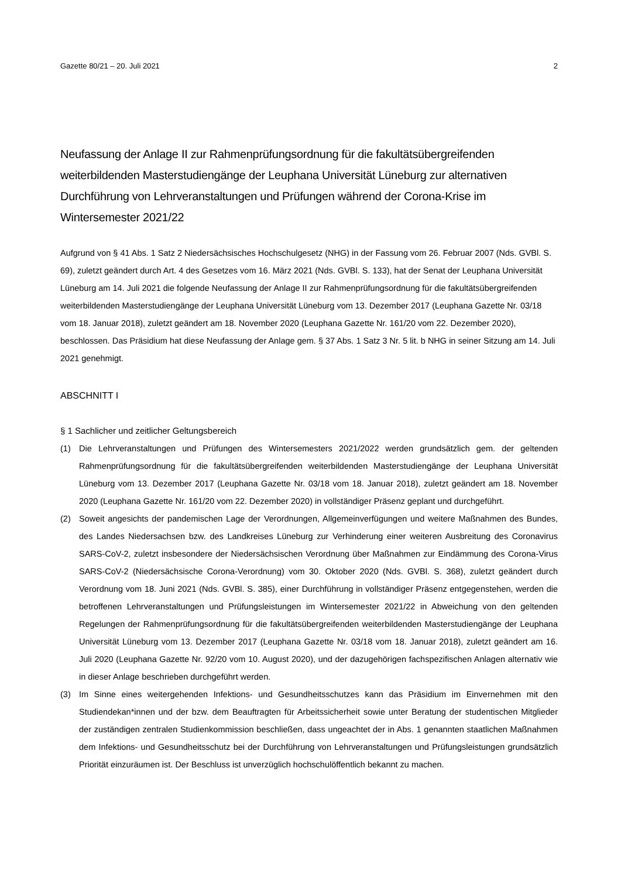Gazette 80/21 – 20. Juli 2021 2
Neufassung der Anlage II zur Rahmenprüfungsordnung für die fakultätsübergreifenden weiterbildenden Masterstudiengänge der Leuphana Universität Lüneburg zur alternativen Durchführung von Lehrveranstaltungen und Prüfungen während der Corona-Krise im Wintersemester 2021/22
Aufgrund von § 41 Abs. 1 Satz 2 Niedersächsisches Hochschulgesetz (NHG) in der Fassung vom 26. Februar 2007 (Nds. GVBl. S. 69), zuletzt geändert durch Art. 4 des Gesetzes vom 16. März 2021 (Nds. GVBl. S. 133), hat der Senat der Leuphana Universität Lüneburg am 14. Juli 2021 die folgende Neufassung der Anlage II zur Rahmenprüfungsordnung für die fakultätsübergreifenden weiterbildenden Masterstudiengänge der Leuphana Universität Lüneburg vom 13. Dezember 2017 (Leuphana Gazette Nr. 03/18 vom 18. Januar 2018), zuletzt geändert am 18. November 2020 (Leuphana Gazette Nr. 161/20 vom 22. Dezember 2020), beschlossen. Das Präsidium hat diese Neufassung der Anlage gem. § 37 Abs. 1 Satz 3 Nr. 5 lit. b NHG in seiner Sitzung am 14. Juli 2021 genehmigt.
ABSCHNITT I
§ 1 Sachlicher und zeitlicher Geltungsbereich
(1) Die Lehrveranstaltungen und Prüfungen des Wintersemesters 2021/2022 werden grundsätzlich gem. der geltenden Rahmenprüfungsordnung für die fakultätsübergreifenden weiterbildenden Masterstudiengänge der Leuphana Universität Lüneburg vom 13. Dezember 2017 (Leuphana Gazette Nr. 03/18 vom 18. Januar 2018), zuletzt geändert am 18. November 2020 (Leuphana Gazette Nr. 161/20 vom 22. Dezember 2020) in vollständiger Präsenz geplant und durchgeführt.
(2) Soweit angesichts der pandemischen Lage der Verordnungen, Allgemeinverfügungen und weitere Maßnahmen des Bundes, des Landes Niedersachsen bzw. des Landkreises Lüneburg zur Verhinderung einer weiteren Ausbreitung des Coronavirus SARS-CoV-2, zuletzt insbesondere der Niedersächsischen Verordnung über Maßnahmen zur Eindämmung des Corona-Virus SARS-CoV-2 (Niedersächsische Corona-Verordnung) vom 30. Oktober 2020 (Nds. GVBl. S. 368), zuletzt geändert durch Verordnung vom 18. Juni 2021 (Nds. GVBl. S. 385), einer Durchführung in vollständiger Präsenz entgegenstehen, werden die betroffenen Lehrveranstaltungen und Prüfungsleistungen im Wintersemester 2021/22 in Abweichung von den geltenden Regelungen der Rahmenprüfungsordnung für die fakultätsübergreifenden weiterbildenden Masterstudiengänge der Leuphana Universität Lüneburg vom 13. Dezember 2017 (Leuphana Gazette Nr. 03/18 vom 18. Januar 2018), zuletzt geändert am 16. Juli 2020 (Leuphana Gazette Nr. 92/20 vom 10. August 2020), und der dazugehörigen fachspezifischen Anlagen alternativ wie in dieser Anlage beschrieben durchgeführt werden.
(3) Im Sinne eines weitergehenden Infektions- und Gesundheitsschutzes kann das Präsidium im Einvernehmen mit den Studiendekan*innen und der bzw. dem Beauftragten für Arbeitssicherheit sowie unter Beratung der studentischen Mitglieder der zuständigen zentralen Studienkommission beschließen, dass ungeachtet der in Abs. 1 genannten staatlichen Maßnahmen dem Infektions- und Gesundheitsschutz bei der Durchführung von Lehrveranstaltungen und Prüfungsleistungen grundsätzlich Priorität einzuräumen ist. Der Beschluss ist unverzüglich hochschulöffentlich bekannt zu machen.